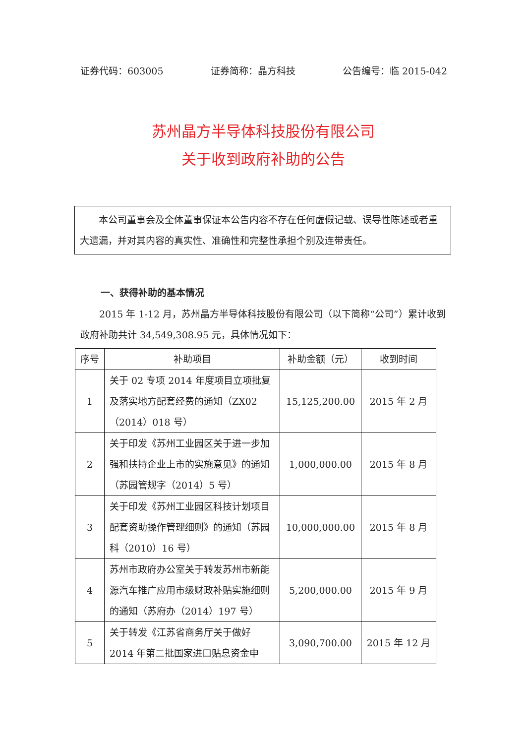证券代码：603005 证券简称：晶方科技 公告编号：临 2015-042
苏州晶方半导体科技股份有限公司
关于收到政府补助的公告
本公司董事会及全体董事保证本公告内容不存在任何虚假记载、误导性陈述或者重大遗漏，并对其内容的真实性、准确性和完整性承担个别及连带责任。
一、获得补助的基本情况
2015 年 1-12 月，苏州晶方半导体科技股份有限公司（以下简称“公司”）累计收到政府补助共计 34,549,308.95 元，具体情况如下：
| 序号 | 补助项目 | 补助金额（元） | 收到时间 |
| --- | --- | --- | --- |
| 1 | 关于 02 专项 2014 年度项目立项批复及落实地方配套经费的通知（ZX02（2014）018 号） | 15,125,200.00 | 2015 年 2 月 |
| 2 | 关于印发《苏州工业园区关于进一步加强和扶持企业上市的实施意见》的通知（苏园管规字（2014）5 号） | 1,000,000.00 | 2015 年 8 月 |
| 3 | 关于印发《苏州工业园区科技计划项目配套资助操作管理细则》的通知（苏园科（2010）16 号） | 10,000,000.00 | 2015 年 8 月 |
| 4 | 苏州市政府办公室关于转发苏州市新能源汽车推广应用市级财政补贴实施细则的通知（苏府办（2014）197 号） | 5,200,000.00 | 2015 年 9 月 |
| 5 | 关于转发《江苏省商务厅关于做好 2014 年第二批国家进口贴息资金申 | 3,090,700.00 | 2015 年 12 月 |